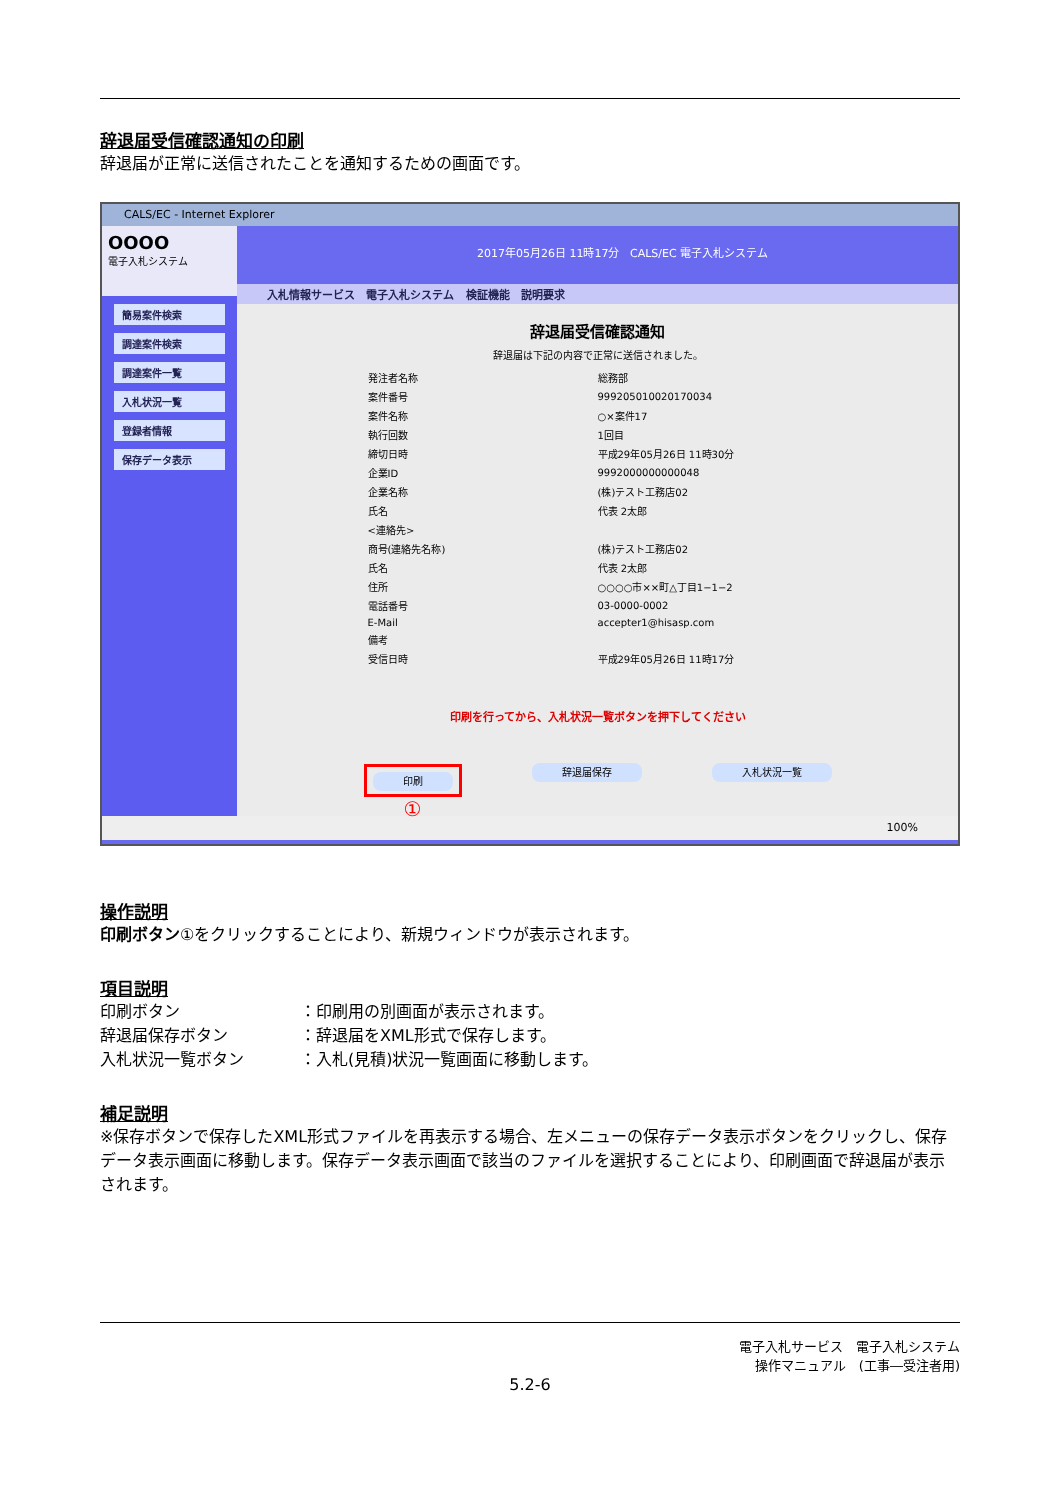辞退届受信確認通知の印刷
辞退届が正常に送信されたことを通知するための画面です。
CALS/EC - Internet Explorer
OOOO
電子入札システム
簡易案件検索
調達案件検索
調達案件一覧
入札状況一覧
登録者情報
保存データ表示
2017年05月26日 11時17分 CALS/EC 電子入札システム
入札情報サービス 電子入札システム 検証機能 説明要求
辞退届受信確認通知
辞退届は下記の内容で正常に送信されました。
| 発注者名称 | 総務部 |
| 案件番号 | 999205010020170034 |
| 案件名称 | ○×案件17 |
| 執行回数 | 1回目 |
| 締切日時 | 平成29年05月26日 11時30分 |
| 企業ID | 9992000000000048 |
| 企業名称 | (株)テスト工務店02 |
| 氏名 | 代表 2太郎 |
| <連絡先> | |
| 商号(連絡先名称) | (株)テスト工務店02 |
| 氏名 | 代表 2太郎 |
| 住所 | ○○○○市××町△丁目1−1−2 |
| 電話番号 | 03-0000-0002 |
| E-Mail | accepter1@hisasp.com |
| 備考 | |
| 受信日時 | 平成29年05月26日 11時17分 |
印刷を行ってから、入札状況一覧ボタンを押下してください
印刷
①
辞退届保存 入札状況一覧
100%
操作説明
印刷ボタン①をクリックすることにより、新規ウィンドウが表示されます。
項目説明
印刷ボタン ：印刷用の別画面が表示されます。
辞退届保存ボタン ：辞退届をXML形式で保存します。
入札状況一覧ボタン ：入札(見積)状況一覧画面に移動します。
補足説明
※保存ボタンで保存したXML形式ファイルを再表示する場合、左メニューの保存データ表示ボタンをクリックし、保存データ表示画面に移動します。保存データ表示画面で該当のファイルを選択することにより、印刷画面で辞退届が表示されます。
電子入札サービス　電子入札システム
操作マニュアル　(工事―受注者用)
5.2-6